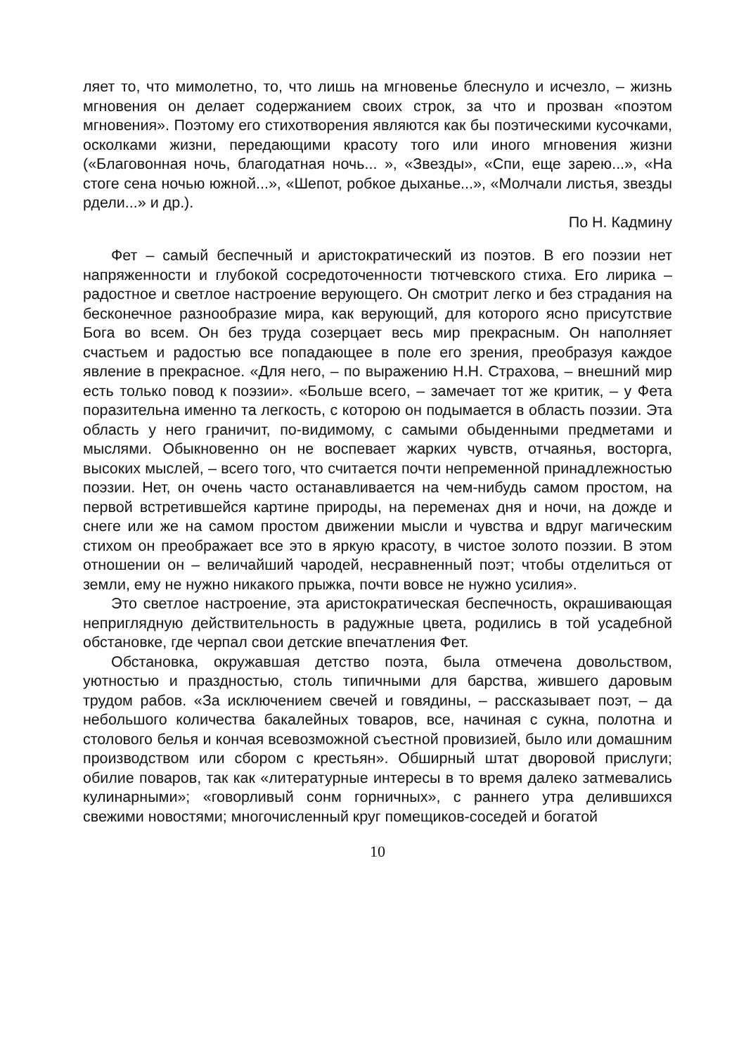ляет то, что мимолетно, то, что лишь на мгновенье блеснуло и исчезло, – жизнь мгновения он делает содержанием своих строк, за что и прозван «поэтом мгновения». Поэтому его стихотворения являются как бы поэтическими кусочками, осколками жизни, передающими красоту того или иного мгновения жизни («Благовонная ночь, благодатная ночь... », «Звезды», «Спи, еще зарею...», «На стоге сена ночью южной...», «Шепот, робкое дыханье...», «Молчали листья, звезды рдели...» и др.).
По Н. Кадмину
Фет – самый беспечный и аристократический из поэтов. В его поэзии нет напряженности и глубокой сосредоточенности тютчевского стиха. Его лирика – радостное и светлое настроение верующего. Он смотрит легко и без страдания на бесконечное разнообразие мира, как верующий, для которого ясно присутствие Бога во всем. Он без труда созерцает весь мир прекрасным. Он наполняет счастьем и радостью все попадающее в поле его зрения, преобразуя каждое явление в прекрасное. «Для него, – по выражению Н.Н. Страхова, – внешний мир есть только повод к поэзии». «Больше всего, – замечает тот же критик, – у Фета поразительна именно та легкость, с которою он подымается в область поэзии. Эта область у него граничит, по-видимому, с самыми обыденными предметами и мыслями. Обыкновенно он не воспевает жарких чувств, отчаянья, восторга, высоких мыслей, – всего того, что считается почти непременной принадлежностью поэзии. Нет, он очень часто останавливается на чем-нибудь самом простом, на первой встретившейся картине природы, на переменах дня и ночи, на дожде и снеге или же на самом простом движении мысли и чувства и вдруг магическим стихом он преображает все это в яркую красоту, в чистое золото поэзии. В этом отношении он – величайший чародей, несравненный поэт; чтобы отделиться от земли, ему не нужно никакого прыжка, почти вовсе не нужно усилия».
Это светлое настроение, эта аристократическая беспечность, окрашивающая неприглядную действительность в радужные цвета, родились в той усадебной обстановке, где черпал свои детские впечатления Фет.
Обстановка, окружавшая детство поэта, была отмечена довольством, уютностью и праздностью, столь типичными для барства, жившего даровым трудом рабов. «За исключением свечей и говядины, – рассказывает поэт, – да небольшого количества бакалейных товаров, все, начиная с сукна, полотна и столового белья и кончая всевозможной съестной провизией, было или домашним производством или сбором с крестьян». Обширный штат дворовой прислуги; обилие поваров, так как «литературные интересы в то время далеко затмевались кулинарными»; «говорливый сонм горничных», с раннего утра делившихся свежими новостями; многочисленный круг помещиков-соседей и богатой
10